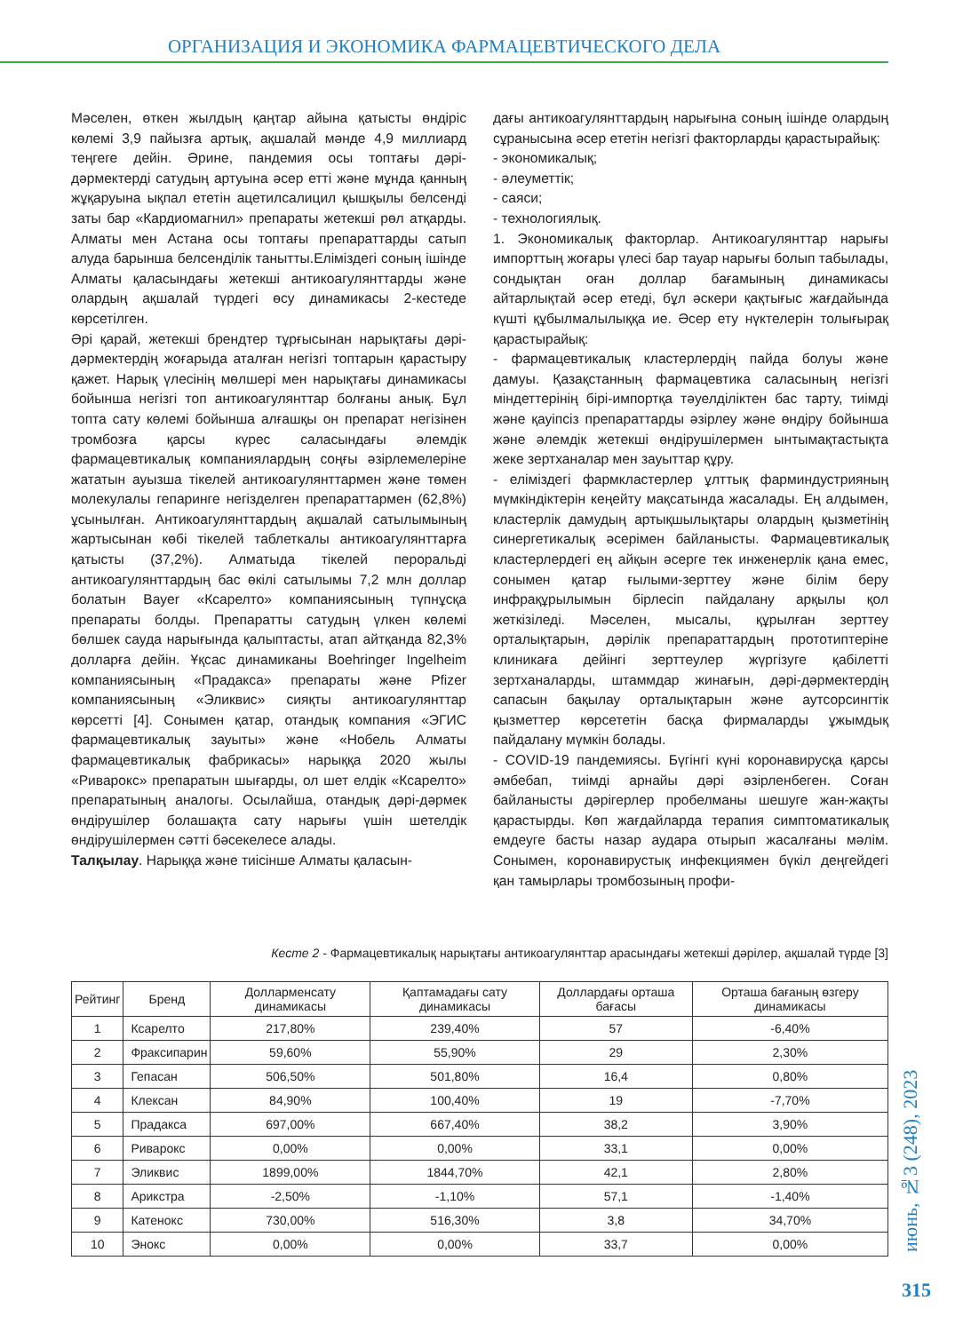ОРГАНИЗАЦИЯ И ЭКОНОМИКА ФАРМАЦЕВТИЧЕСКОГО ДЕЛА
Мәселен, өткен жылдың қаңтар айына қатысты өндіріс көлемі 3,9 пайызға артық, ақшалай мәнде 4,9 миллиард теңгеге дейін. Әрине, пандемия осы топтағы дәрі-дәрмектерді сатудың артуына әсер етті және мұнда қанның жұқаруына ықпал ететін ацетилсалицил қышқылы белсенді заты бар «Кардиомагнил» препараты жетекші рөл атқарды. Алматы мен Астана осы топтағы препараттарды сатып алуда барынша белсенділік танытты.Еліміздегі соның ішінде Алматы қаласындағы жетекші антикоагулянттарды және олардың ақшалай түрдегі өсу динамикасы 2-кестеде көрсетілген.
Әрі қарай, жетекші брендтер тұрғысынан нарықтағы дәрі-дәрмектердің жоғарыда аталған негізгі топтарын қарастыру қажет. Нарық үлесінің мөлшері мен нарықтағы динамикасы бойынша негізгі топ антикоагулянттар болғаны анық. Бұл топта сату көлемі бойынша алғашқы он препарат негізінен тромбозға қарсы күрес саласындағы әлемдік фармацевтикалық компаниялардың соңғы әзірлемелеріне жататын ауызша тікелей антикоагулянттармен және төмен молекулалы гепаринге негізделген препараттармен (62,8%) ұсынылған. Антикоагулянттардың ақшалай сатылымының жартысынан көбі тікелей таблеткалы антикоагулянттарға қатысты (37,2%). Алматыда тікелей пероральді антикоагулянттардың бас өкілі сатылымы 7,2 млн доллар болатын Bayer «Ксарелто» компаниясының түпнұсқа препараты болды. Препаратты сатудың үлкен көлемі бөлшек сауда нарығында қалыптасты, атап айтқанда 82,3% долларға дейін. Ұқсас динамиканы Boehringer Ingelheim компаниясының «Прадакса» препараты және Pfizer компаниясының «Эликвис» сияқты антикоагулянттар көрсетті [4]. Сонымен қатар, отандық компания «ЭГИС фармацевтикалық зауыты» және «Нобель Алматы фармацевтикалық фабрикасы» нарыққа 2020 жылы «Риварокс» препаратын шығарды, ол шет елдік «Ксарелто» препаратының аналогы. Осылайша, отандық дәрі-дәрмек өндірушілер болашақта сату нарығы үшін шетелдік өндірушілермен сәтті бәсекелесе алады.
Талқылау. Нарыққа және тиісінше Алматы қаласын-
дағы антикоагулянттардың нарығына соның ішінде олардың сұранысына әсер ететін негізгі факторларды қарастырайық:
- экономикалық;
- әлеуметтік;
- саяси;
- технологиялық.
1. Экономикалық факторлар. Антикоагулянттар нарығы импорттың жоғары үлесі бар тауар нарығы болып табылады, сондықтан оған доллар бағамының динамикасы айтарлықтай әсер етеді, бұл әскери қақтығыс жағдайында күшті құбылмалылыққа ие. Әсер ету нүктелерін толығырақ қарастырайық:
- фармацевтикалық кластерлердің пайда болуы және дамуы. Қазақстанның фармацевтика саласының негізгі міндеттерінің бірі-импортқа тәуелділіктен бас тарту, тиімді және қауіпсіз препараттарды әзірлеу және өндіру бойынша және әлемдік жетекші өндірушілермен ынтымақтастықта жеке зертханалар мен зауыттар құру.
- еліміздегі фармкластерлер ұлттық фарминдустрияның мүмкіндіктерін кеңейту мақсатында жасалады. Ең алдымен, кластерлік дамудың артықшылықтары олардың қызметінің синергетикалық әсерімен байланысты. Фармацевтикалық кластерлердегі ең айқын әсерге тек инженерлік қана емес, сонымен қатар ғылыми-зерттеу және білім беру инфрақұрылымын бірлесіп пайдалану арқылы қол жеткізіледі. Мәселен, мысалы, құрылған зерттеу орталықтарын, дәрілік препараттардың прототиптеріне клиникаға дейінгі зерттеулер жүргізуге қабілетті зертханаларды, штаммдар жинағын, дәрі-дәрмектердің сапасын бақылау орталықтарын және аутсорсингтік қызметтер көрсететін басқа фирмаларды ұжымдық пайдалану мүмкін болады.
- COVID-19 пандемиясы. Бүгінгі күні коронавирусқа қарсы әмбебап, тиімді арнайы дәрі әзірленбеген. Соған байланысты дәрігерлер пробелманы шешуге жан-жақты қарастырды. Көп жағдайларда терапия симптоматикалық емдеуге басты назар аудара отырып жасалғаны мәлім. Сонымен, коронавирустық инфекциямен бүкіл деңгейдегі қан тамырлары тромбозының профи-
Кесте 2 - Фармацевтикалық нарықтағы антикоагулянттар арасындағы жетекші дәрілер, ақшалай түрде [3]
| Рейтинг | Бренд | Долларменсату динамикасы | Қаптамадағы сату динамикасы | Доллардағы орташа бағасы | Орташа бағаның өзгеру динамикасы |
| --- | --- | --- | --- | --- | --- |
| 1 | Ксарелто | 217,80% | 239,40% | 57 | -6,40% |
| 2 | Фраксипарин | 59,60% | 55,90% | 29 | 2,30% |
| 3 | Гепасан | 506,50% | 501,80% | 16,4 | 0,80% |
| 4 | Клексан | 84,90% | 100,40% | 19 | -7,70% |
| 5 | Прадакса | 697,00% | 667,40% | 38,2 | 3,90% |
| 6 | Риварокс | 0,00% | 0,00% | 33,1 | 0,00% |
| 7 | Эликвис | 1899,00% | 1844,70% | 42,1 | 2,80% |
| 8 | Арикстра | -2,50% | -1,10% | 57,1 | -1,40% |
| 9 | Катенокс | 730,00% | 516,30% | 3,8 | 34,70% |
| 10 | Энокс | 0,00% | 0,00% | 33,7 | 0,00% |
июнь, №3 (248), 2023
315